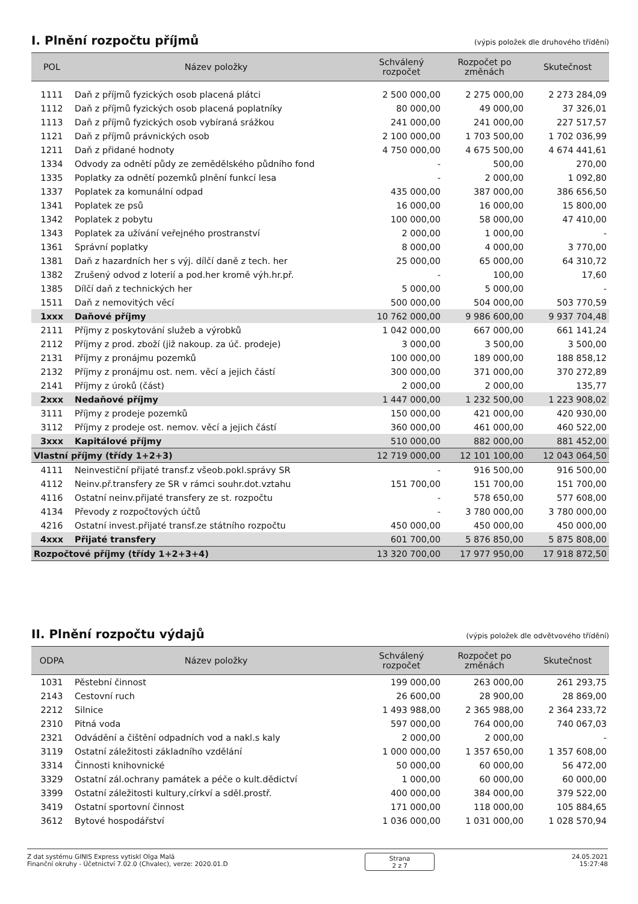I. Plnění rozpočtu příjmů (výpis položek dle druhového třídění)
| POL | Název položky | Schválený rozpočet | Rozpočet po změnách | Skutečnost |
| --- | --- | --- | --- | --- |
| 1111 | Daň z příjmů fyzických osob placená plátci | 2 500 000,00 | 2 275 000,00 | 2 273 284,09 |
| 1112 | Daň z příjmů fyzických osob placená poplatníky | 80 000,00 | 49 000,00 | 37 326,01 |
| 1113 | Daň z příjmů fyzických osob vybíraná srážkou | 241 000,00 | 241 000,00 | 227 517,57 |
| 1121 | Daň z příjmů právnických osob | 2 100 000,00 | 1 703 500,00 | 1 702 036,99 |
| 1211 | Daň z přidané hodnoty | 4 750 000,00 | 4 675 500,00 | 4 674 441,61 |
| 1334 | Odvody za odnětí půdy ze zemědělského půdního fond | - | 500,00 | 270,00 |
| 1335 | Poplatky za odnětí pozemků plnění funkcí lesa | - | 2 000,00 | 1 092,80 |
| 1337 | Poplatek za komunální odpad | 435 000,00 | 387 000,00 | 386 656,50 |
| 1341 | Poplatek ze psů | 16 000,00 | 16 000,00 | 15 800,00 |
| 1342 | Poplatek z pobytu | 100 000,00 | 58 000,00 | 47 410,00 |
| 1343 | Poplatek za užívání veřejného prostranství | 2 000,00 | 1 000,00 | - |
| 1361 | Správní poplatky | 8 000,00 | 4 000,00 | 3 770,00 |
| 1381 | Daň z hazardních her s výj. dílčí daně z tech. her | 25 000,00 | 65 000,00 | 64 310,72 |
| 1382 | Zrušený odvod z loterií a pod.her kromě výh.hr.př. | - | 100,00 | 17,60 |
| 1385 | Dílčí daň z technických her | 5 000,00 | 5 000,00 | - |
| 1511 | Daň z nemovitých věcí | 500 000,00 | 504 000,00 | 503 770,59 |
| 1xxx | Daňové příjmy | 10 762 000,00 | 9 986 600,00 | 9 937 704,48 |
| 2111 | Příjmy z poskytování služeb a výrobků | 1 042 000,00 | 667 000,00 | 661 141,24 |
| 2112 | Příjmy z prod. zboží (již nakoup. za úč. prodeje) | 3 000,00 | 3 500,00 | 3 500,00 |
| 2131 | Příjmy z pronájmu pozemků | 100 000,00 | 189 000,00 | 188 858,12 |
| 2132 | Příjmy z pronájmu ost. nem. věcí a jejich částí | 300 000,00 | 371 000,00 | 370 272,89 |
| 2141 | Příjmy z úroků (část) | 2 000,00 | 2 000,00 | 135,77 |
| 2xxx | Nedaňové příjmy | 1 447 000,00 | 1 232 500,00 | 1 223 908,02 |
| 3111 | Příjmy z prodeje pozemků | 150 000,00 | 421 000,00 | 420 930,00 |
| 3112 | Příjmy z prodeje ost. nemov. věcí a jejich částí | 360 000,00 | 461 000,00 | 460 522,00 |
| 3xxx | Kapitálové příjmy | 510 000,00 | 882 000,00 | 881 452,00 |
| Vlastní příjmy (třídy 1+2+3) | | 12 719 000,00 | 12 101 100,00 | 12 043 064,50 |
| 4111 | Neinvestiční přijaté transf.z všeob.pokl.správy SR | - | 916 500,00 | 916 500,00 |
| 4112 | Neinv.př.transfery ze SR v rámci souhr.dot.vztahu | 151 700,00 | 151 700,00 | 151 700,00 |
| 4116 | Ostatní neinv.přijaté transfery ze st. rozpočtu | - | 578 650,00 | 577 608,00 |
| 4134 | Převody z rozpočtových účtů | - | 3 780 000,00 | 3 780 000,00 |
| 4216 | Ostatní invest.přijaté transf.ze státního rozpočtu | 450 000,00 | 450 000,00 | 450 000,00 |
| 4xxx | Přijaté transfery | 601 700,00 | 5 876 850,00 | 5 875 808,00 |
| Rozpočtové příjmy (třídy 1+2+3+4) | | 13 320 700,00 | 17 977 950,00 | 17 918 872,50 |
II. Plnění rozpočtu výdajů (výpis položek dle odvětvového třídění)
| ODPA | Název položky | Schválený rozpočet | Rozpočet po změnách | Skutečnost |
| --- | --- | --- | --- | --- |
| 1031 | Pěstební činnost | 199 000,00 | 263 000,00 | 261 293,75 |
| 2143 | Cestovní ruch | 26 600,00 | 28 900,00 | 28 869,00 |
| 2212 | Silnice | 1 493 988,00 | 2 365 988,00 | 2 364 233,72 |
| 2310 | Pitná voda | 597 000,00 | 764 000,00 | 740 067,03 |
| 2321 | Odvádění a čištění odpadních vod a nakl.s kaly | 2 000,00 | 2 000,00 | - |
| 3119 | Ostatní záležitosti základního vzdělání | 1 000 000,00 | 1 357 650,00 | 1 357 608,00 |
| 3314 | Činnosti knihovnické | 50 000,00 | 60 000,00 | 56 472,00 |
| 3329 | Ostatní zál.ochrany památek a péče o kult.dědictví | 1 000,00 | 60 000,00 | 60 000,00 |
| 3399 | Ostatní záležitosti kultury,církví a sděl.prostř. | 400 000,00 | 384 000,00 | 379 522,00 |
| 3419 | Ostatní sportovní činnost | 171 000,00 | 118 000,00 | 105 884,65 |
| 3612 | Bytové hospodářství | 1 036 000,00 | 1 031 000,00 | 1 028 570,94 |
Z dat systému GINIS Express vytiskl Olga Malá
Finanční okruhy - Účetnictví 7.02.0 (Chvalec), verze: 2020.01.D
Strana
2 z 7
24.05.2021
15:27:48